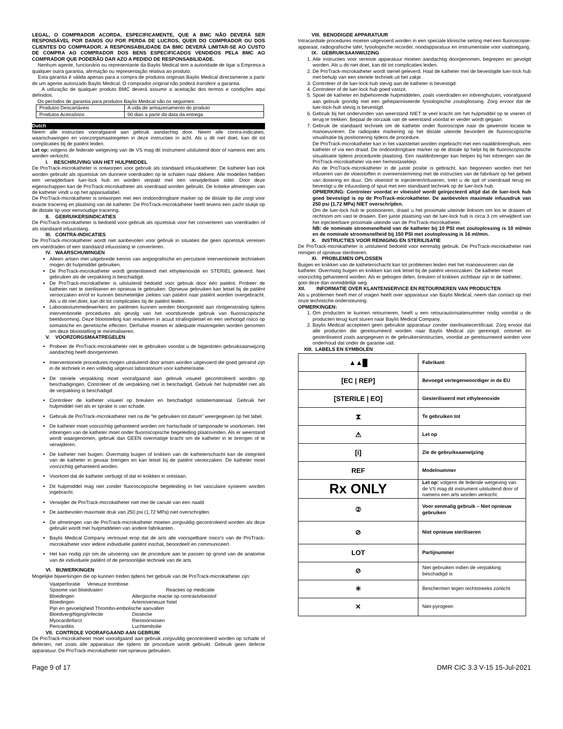LEGAL, O COMPRADOR ACORDA, ESPECIFICAMENTE, QUE A BMC NÃO DEVERÁ SER RESPONSÁVEL POR DANOS OU POR PERDA DE LUCROS, QUER DO COMPRADOR OU DOS CLIENTES DO COMPRADOR. A RESPONSABILIDADE DA BMC DEVERÁ LIMITAR-SE AO CUSTO DE COMPRA AO COMPRADOR DOS BENS ESPECIFICADOS VENDIDOS PELA BMC AO COMPRADOR QUE PODERÃO DAR AZO A PEDIDO DE RESPONSABILIDADE.
Nenhum agente, funcionário ou representante da Baylis Medical tem a autoridade de ligar a Empresa a qualquer outra garantia, afirmação ou representação relativa ao produto.
Esta garantia é válida apenas para a compra de produtos originais Baylis Medical directamente a partir de um agente autorizado Baylis Medical. O comprador original não poderá transferir a garantia.
A utilização de qualquer produto BMC deverá assumir a aceitação dos termos e condições aqui definidos.
Os períodos de garantia para produtos Baylis Medical são os seguintes:
| Produtos Descartáveis | A vida de armazenamento do produto |
| Produtos Acessórios | 90 dias a partir da data da entrega |
Dutch
Neem alle instructies voorafgaand aan gebruik aandachtig door. Neem alle contra-indicaties, waarschuwingen en voorzorgsmaatregelen in deze instructies in acht. Als u dit niet doet, kan dit tot complicaties bij de patiënt leiden.
Let op: volgens de federale wetgeving van de VS mag dit instrument uitsluitend door of namens een arts worden verkocht.
I. BESCHRIJVING VAN HET HULPMIDDEL
De ProTrack-microkatheter is ontworpen voor gebruik als standaard infuuskatheter. De katheter kan ook worden gebruikt als opzetstuk om dunnere voerdraden op te schalen naar dikkere. Alle modellen hebben een verwijderbare luer-lock hub en worden verpakt met een verwijderbare stilet. Door deze eigenschappen kan de ProTrack-microkatheter als voerdraad worden gebruikt. De kritieke afmetingen van de katheter vindt u op het apparaatlabel.
De ProTrack-microkatheter is ontworpen met een ondoordringbare marker op de distale tip die zorgt voor exacte tracering en plaatsing van de katheter. De ProTrack-microkatheter heeft tevens een zacht stukje op de distale tip voor eenvoudige tracering.
II. GEBRUIKERSINDICATIES
De ProTrack-microkatheter is bedoeld voor gebruik als opzetstuk voor het converteren van voerdraden of als standaard infuusslang.
III. CONTRA-INDICATIES
De ProTrack-microkatheter wordt niet aanbevolen voor gebruik in situaties die geen opzetstuk vereisen om voerdraden of een standaard infuusslang te converteren.
IV. WAARSCHUWINGEN
Alleen artsen met uitgebreide kennis van angiografische en percutane interventionele technieken mogen dit hulpmiddel gebruiken.
De ProTrack-microkatheter wordt gesteriliseerd met ethyleenoxide en STERIEL geleverd. Niet gebruiken als de verpakking is beschadigd.
De ProTrack-microkatheter is uitsluitend bedoeld voor gebruik door één patiënt. Probeer de katheter niet te steriliseren en opnieuw te gebruiken. Opnieuw gebruiken kan letsel bij de patiënt veroorzaken en/of er kunnen besmettelijke ziektes van patiënt naar patiënt worden overgebracht. Als u dit niet doet, kan dit tot complicaties bij de patiënt leiden.
Laboratoriummedewerkers en patiënten kunnen worden blootgesteld aan röntgenstraling tijdens interventionele procedures als gevolg van het voortdurende gebruik van fluoroscopische beeldvorming. Deze blootstelling kan resulteren in acuut stralingsletsel en een verhoogd risico op somatische en genetische effecten. Derhalve moeten er adequate maatregelen worden genomen om deze blootstelling te minimaliseren.
V. VOORZORGSMAATREGELEN
Probeer de ProTrack-microkatheter niet te gebruiken voordat u de bijgesloten gebruiksaanwijzing aandachtig heeft doorgenomen.
Interventionele procedures mogen uitsluitend door artsen worden uitgevoerd die goed getraind zijn in de techniek in een volledig uitgerust laboratorium voor katheterisatie.
De steriele verpakking moet voorafgaand aan gebruik visueel gecontroleerd worden op beschadigingen. Controleer of de verpakking niet is beschadigd. Gebruik het hulpmiddel niet als de verpakking is beschadigd.
Controleer de katheter visueel op breuken en beschadigd isolatiemateriaal. Gebruik het hulpmiddel niet als er sprake is van schade.
Gebruik de ProTrack-microkatheter niet na de “te gebruiken tot datum” weergegeven op het label.
De katheter moet voorzichtig gehanteerd worden om hartschade of tamponade te voorkomen. Het inbrengen van de katheter moet onder fluoroscopische begeleiding plaatsvinden. Als er weerstand wordt waargenomen, gebruik dan GEEN overmatige kracht om de katheter in te brengen of te verwijderen.
De katheter niet buigen. Overmatig buigen of knikken van de katheterschacht kan de integriteit van de katheter in gevaar brengen en kan letsel bij de patiënt veroorzaken. De katheter moet voorzichtig gehanteerd worden.
Voorkom dat de katheter verbuigt of dat er knikken in ontstaan.
Dit hulpmiddel mag niet zonder fluoroscopische begeleiding in het vasculaire systeem worden ingebracht.
Verwijder de ProTrack-microkatheter niet met de canule van een naald.
De aanbevolen maximale druk van 250 psi (1,72 MPa) niet overschrijden.
De afmetingen van de ProTrack-microkatheter moeten zorgvuldig gecontroleerd worden als deze gebruikt wordt met hulpmiddelen van andere fabrikanten.
Baylis Medical Company vertrouwt erop dat de arts alle voorspelbare risico's van de ProTrack-microkatheter voor iedere individuele patiënt inschat, beoordeelt en communiceert.
Het kan nodig zijn om de uitvoering van de procedure aan te passen op grond van de anatomie van de individuele patiënt of de persoonlijke techniek van de arts.
VI. BIJWERKINGEN
Mogelijke bijwerkingen die op kunnen treden tijdens het gebruik van de ProTrack-microkatheter zijn:
Vaatperforatie Veneuze trombose Spasme van bloedvaten Reacties op medicatie Bloedingen Allergische reactie op contrastvloeistof Bloedingen Arterioveneuze fistel Pijn en gevoeligheid Thrombo-embolische aanvallen Bloedvergiftiging/infectie Dissectie Myocardinfarct Riestoornissen Pericarditis Luchtembolie
VII. CONTROLE VOORAFGAAND AAN GEBRUIK
De ProTrack-microkatheter moet voorafgaand aan gebruik zorgvuldig gecontroleerd worden op schade of defecten, net zoals alle apparatuur die tijdens de procedure wordt gebruikt. Gebruik geen defecte apparatuur. De ProTrack-microkatheter niet opnieuw gebruiken.
VIII. BENODIGDE APPARATUUR
Intracardiale procedures moeten uitgevoerd worden in een speciale klinische setting met een fluoroscopie-apparaat, radiografische tafel, fysiologische recorder, noodapparatuur en instrumentatie voor vaattoegang.
IX. GEBRUIKSAANWIJZING
1. Alle instructies voor vereiste apparatuur moeten aandachtig doorgenomen, begrepen en gevolgd worden. Als u dit niet doet, kan dit tot complicaties leiden.
2. De ProTrack-microkatheter wordt steriel geleverd. Haal de katheter met de bevestigde luer-lock hub met behulp van een steriele techniek uit het zakje.
3. Controleer of de luer-lock-hub stevig aan de katheter is bevestigd.
4. Controleer of de luer-lock hub goed vastzit.
5. Spoel de katheter en bijbehorende hulpmiddelen, zoals voerdraden en inbrenghulzen, voorafgaand aan gebruik grondig met een gehepariniseerde fysiologische zoutoplossing. Zorg ervoor dat de luer-lock-hub stevig is bevestigd.
6. Gebruik bij het ondervinden van weerstand NIET te veel kracht om het hulpmiddel op te voeren of terug te trekken. Bepaal de oorzaak van de weerstand voordat er verder wordt gegaan.
7. Gebruik de standaard techniek om de katheter onder fluoroscopie naar de gewenste locatie te manoeuvreren. De radiopake markering op het distale uiteinde bevordert de fluoroscopische visualisatie bij positionering tijdens de procedure.
De ProTrack-microkatheter kan in het vaatstelsel worden ingebracht met een naaldinbrenghuls, een katheter of via een draad. De ondoordringbare marker op de distale tip helpt bij de fluoroscopische visualisatie tijdens procedurele plaatsing. Een naaldinbrenger kan helpen bij het inbrengen van de ProTrack-microkatheter via een hemostaseklep.
Als de ProTrack-microkatheter in de juiste positie is gebracht, kan begonnen worden met het infuseren van de vloeistoffen in overeenstemming met de instructies van de fabrikant op het gebied van dosering en duur. Om vloeistof te injecteren/infuseren, trekt u de spil of voerdraad terug en bevestigt u de infuusslang of spuit met een standaard techniek op de luer-lock hub.
OPMERKING: Controleer voordat er vloeistof wordt geïnjecteerd altijd dat de luer-lock hub goed bevestigd is op de ProTrack-microkatheter. De aanbevolen maximale infuusdruk van 250 psi (1,72 MPa) NIET overschrijden.
Om de luer-lock hub te positioneren, draait u het proximale uiteinde linksom om los te draaien of rechtsom om vast te draaien. Een juiste plaatsing van de luer-lock hub is circa 3 cm verwijderd van het injecteerbare proximale uiteinde van de ProTrack-microkatheter.
NB: de nominale stroomsnelheid van de katheter bij 10 PSI met zoutoplossing is 10 ml/min en de nominale stroomsnelheid bij 150 PSI met zoutoplossing is 16 ml/min.
X. INSTRUCTIES VOOR REINIGING EN STERILISATIE
De ProTrack-microkatheter is uitsluitend bedoeld voor eenmalig gebruik. De ProTrack-microkatheter niet reinigen of opnieuw steriliseren.
XI. PROBLEMEN OPLOSSEN
Buigen en knikken van de katheterschacht kan tot problemen leiden met het manoeuvreren van de katheter. Overmatig buigen en knikken kan ook letsel bij de patiënt veroorzaken. De katheter moet voorzichtig gehanteerd worden. Als er gebogen delen, breuken of knikken zichtbaar zijn in de katheter, gooi deze dan onmiddellijk weg.
XII. INFORMATIE OVER KLANTENSERVICE EN RETOURNEREN VAN PRODUCTEN
Als u problemen heeft met of vragen heeft over apparatuur van Baylis Medical, neem dan contact op met onze technische ondersteuning.
OPMERKINGEN:
1. Om producten te kunnen retourneren, heeft u een retourautorisatienummer nodig voordat u de producten terug kunt sturen naar Baylis Medical Company.
2. Baylis Medical accepteert geen gebruikte apparatuur zonder sterilisatiecertificaat. Zorg ervoor dat alle producten die geretourneerd worden naar Baylis Medical zijn gereinigd, ontsmet en gesteriliseerd zoals aangegeven in de gebruikersinstructies, voordat ze geretourneerd worden voor onderhoud dat onder de garantie valt.
XIII. LABELS EN SYMBOLEN
| ▲▲█ | Fabrikant |
| [EC / REP] | Bevoegd vertegenwoordiger in de EU |
| [STERILE / EO] | Gesteriliseerd met ethyleenoxide |
| ⧗ | Te gebruiken tot |
| ⚠ | Let op |
| [i] | Zie de gebruiksaanwijzing |
| REF | Modelnummer |
| Rx ONLY | Let op: volgens de federale wetgeving van de VS mag dit instrument uitsluitend door of namens een arts worden verkocht. |
| ② | Voor eenmalig gebruik – Niet opnieuw gebruiken |
| ⊘ | Niet opnieuw steriliseren |
| LOT | Partijnummer |
| ⊘ | Niet gebruiken indien de verpakking beschadigd is |
| ☀ | Beschermen tegen rechtstreeks zonlicht |
| ✕ | Niet-pyrogeen |
Page 9 of 17 DMR CIC 3.3 V-15 15-Jul-2021